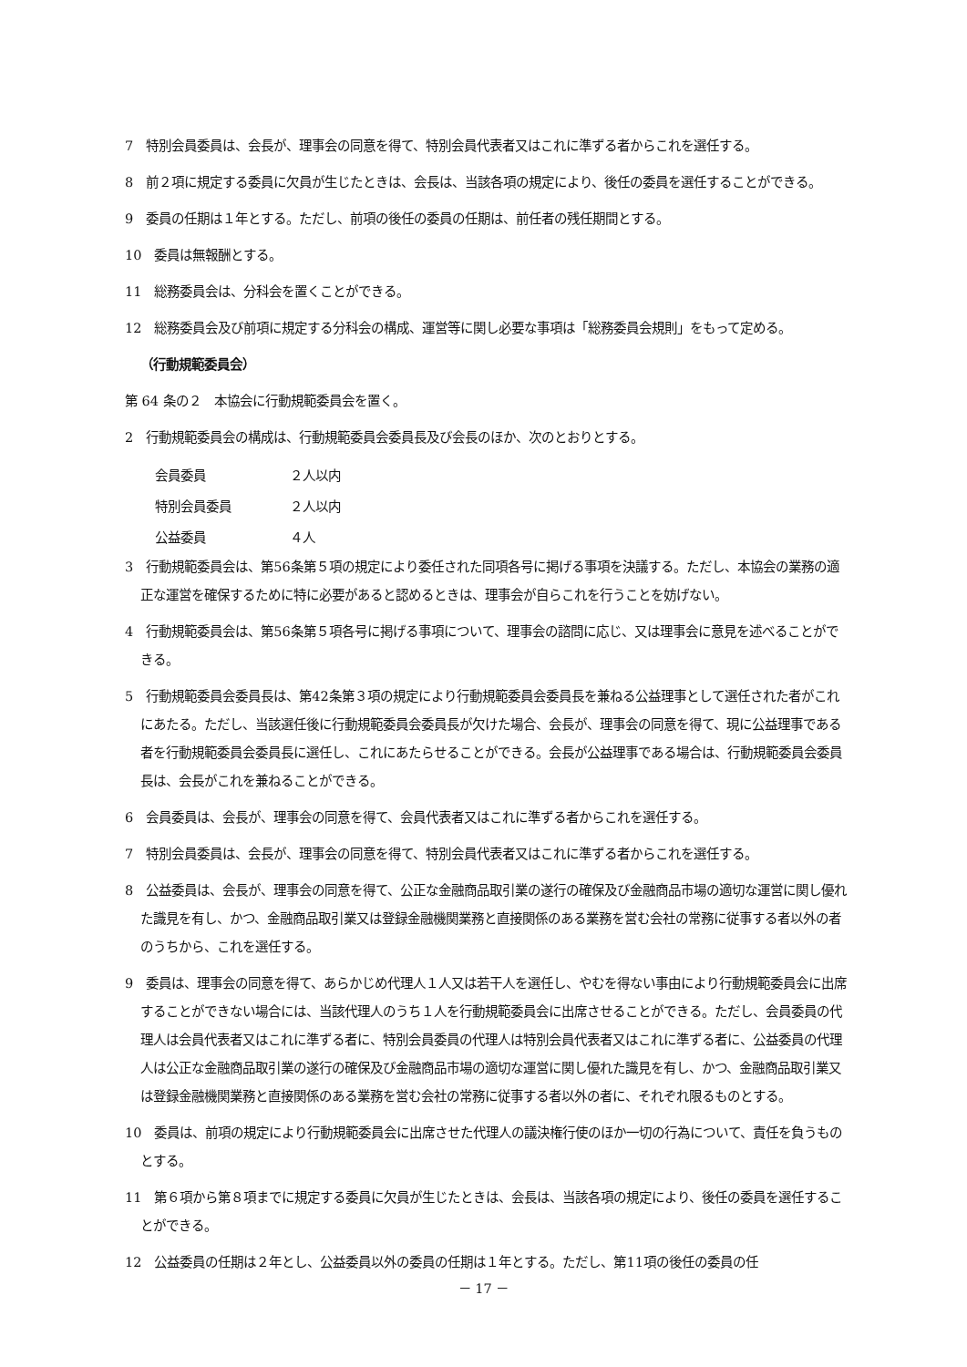7　特別会員委員は、会長が、理事会の同意を得て、特別会員代表者又はこれに準ずる者からこれを選任する。
8　前２項に規定する委員に欠員が生じたときは、会長は、当該各項の規定により、後任の委員を選任することができる。
9　委員の任期は１年とする。ただし、前項の後任の委員の任期は、前任者の残任期間とする。
10　委員は無報酬とする。
11　総務委員会は、分科会を置くことができる。
12　総務委員会及び前項に規定する分科会の構成、運営等に関し必要な事項は「総務委員会規則」をもって定める。
（行動規範委員会）
第 64 条の２　本協会に行動規範委員会を置く。
2　行動規範委員会の構成は、行動規範委員会委員長及び会長のほか、次のとおりとする。
会員委員 ２人以内
特別会員委員 ２人以内
公益委員 ４人
3　行動規範委員会は、第56条第５項の規定により委任された同項各号に掲げる事項を決議する。ただし、本協会の業務の適正な運営を確保するために特に必要があると認めるときは、理事会が自らこれを行うことを妨げない。
4　行動規範委員会は、第56条第５項各号に掲げる事項について、理事会の諮問に応じ、又は理事会に意見を述べることができる。
5　行動規範委員会委員長は、第42条第３項の規定により行動規範委員会委員長を兼ねる公益理事として選任された者がこれにあたる。ただし、当該選任後に行動規範委員会委員長が欠けた場合、会長が、理事会の同意を得て、現に公益理事である者を行動規範委員会委員長に選任し、これにあたらせることができる。会長が公益理事である場合は、行動規範委員会委員長は、会長がこれを兼ねることができる。
6　会員委員は、会長が、理事会の同意を得て、会員代表者又はこれに準ずる者からこれを選任する。
7　特別会員委員は、会長が、理事会の同意を得て、特別会員代表者又はこれに準ずる者からこれを選任する。
8　公益委員は、会長が、理事会の同意を得て、公正な金融商品取引業の遂行の確保及び金融商品市場の適切な運営に関し優れた識見を有し、かつ、金融商品取引業又は登録金融機関業務と直接関係のある業務を営む会社の常務に従事する者以外の者のうちから、これを選任する。
9　委員は、理事会の同意を得て、あらかじめ代理人１人又は若干人を選任し、やむを得ない事由により行動規範委員会に出席することができない場合には、当該代理人のうち１人を行動規範委員会に出席させることができる。ただし、会員委員の代理人は会員代表者又はこれに準ずる者に、特別会員委員の代理人は特別会員代表者又はこれに準ずる者に、公益委員の代理人は公正な金融商品取引業の遂行の確保及び金融商品市場の適切な運営に関し優れた識見を有し、かつ、金融商品取引業又は登録金融機関業務と直接関係のある業務を営む会社の常務に従事する者以外の者に、それぞれ限るものとする。
10　委員は、前項の規定により行動規範委員会に出席させた代理人の議決権行使のほか一切の行為について、責任を負うものとする。
11　第６項から第８項までに規定する委員に欠員が生じたときは、会長は、当該各項の規定により、後任の委員を選任することができる。
12　公益委員の任期は２年とし、公益委員以外の委員の任期は１年とする。ただし、第11項の後任の委員の任
－ 17 －